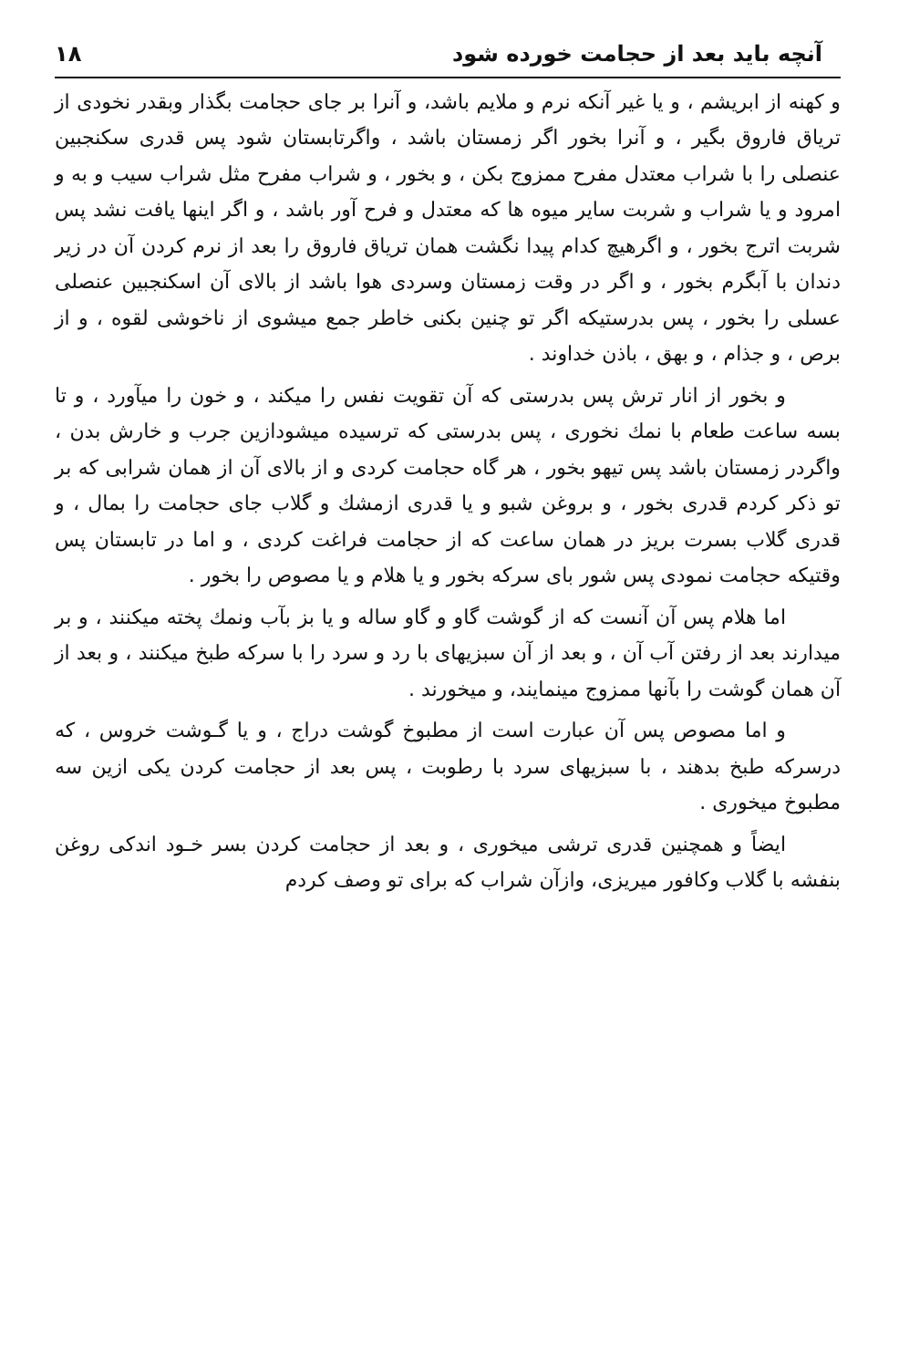آنچه باید بعد از حجامت خورده شود ۱۸
و کهنه از ابریشم ، و یا غیر آنکه نرم و ملایم باشد، و آنرا بر جای حجامت بگذار وبقدر نخودی از تریاق فاروق بگیر ، و آنرا بخور اگر زمستان باشد ، واگرتابستان شود پس قدری سکنجبین عنصلی را با شراب معتدل مفرح ممزوج بکن ، و بخور ، و شراب مفرح مثل شراب سیب و به و امرود و یا شراب و شربت سایر میوه ها که معتدل و فرح آور باشد ، و اگر اینها یافت نشد پس شربت اترج بخور ، و اگرهیچ کدام پیدا نگشت همان تریاق فاروق را بعد از نرم کردن آن در زیر دندان با آبگرم بخور ، و اگر در وقت زمستان وسردی هوا باشد از بالای آن اسکنجبین عنصلی عسلی را بخور ، پس بدرستیکه اگر تو چنین بکنی خاطر جمع میشوی از ناخوشی لقوه ، و از برص ، و جذام ، و بهق ، باذن خداوند .
و بخور از انار ترش پس بدرستی که آن تقویت نفس را میکند ، و خون را میآورد ، و تا بسه ساعت طعام با نمك نخوری ، پس بدرستی که ترسیده میشودازین جرب و خارش بدن ، واگردر زمستان باشد پس تیهو بخور ، هر گاه حجامت کردی و از بالای آن از همان شرابی که بر تو ذکر کردم قدری بخور ، و بروغن شبو و یا قدری ازمشك و گلاب جای حجامت را بمال ، و قدری گلاب بسرت بریز در همان ساعت که از حجامت فراغت کردی ، و اما در تابستان پس وقتیکه حجامت نمودی پس شور بای سرکه بخور و یا هلام و یا مصوص را بخور .
اما هلام پس آن آنست که از گوشت گاو و گاو ساله و یا بز بآب ونمك پخته میکنند ، و بر میدارند بعد از رفتن آب آن ، و بعد از آن سبزیهای با رد و سرد را با سرکه طبخ میکنند ، و بعد از آن همان گوشت را بآنها ممزوج مینمایند، و میخورند .
و اما مصوص پس آن عبارت است از مطبوخ گوشت دراج ، و یا گـوشت خروس ، که درسرکه طبخ بدهند ، با سبزیهای سرد با رطوبت ، پس بعد از حجامت کردن یکی ازین سه مطبوخ میخوری .
ایضاً و همچنین قدری ترشی میخوری ، و بعد از حجامت کردن بسر خـود اندکی روغن بنفشه با گلاب وکافور میریزی، وازآن شراب که برای تو وصف کردم